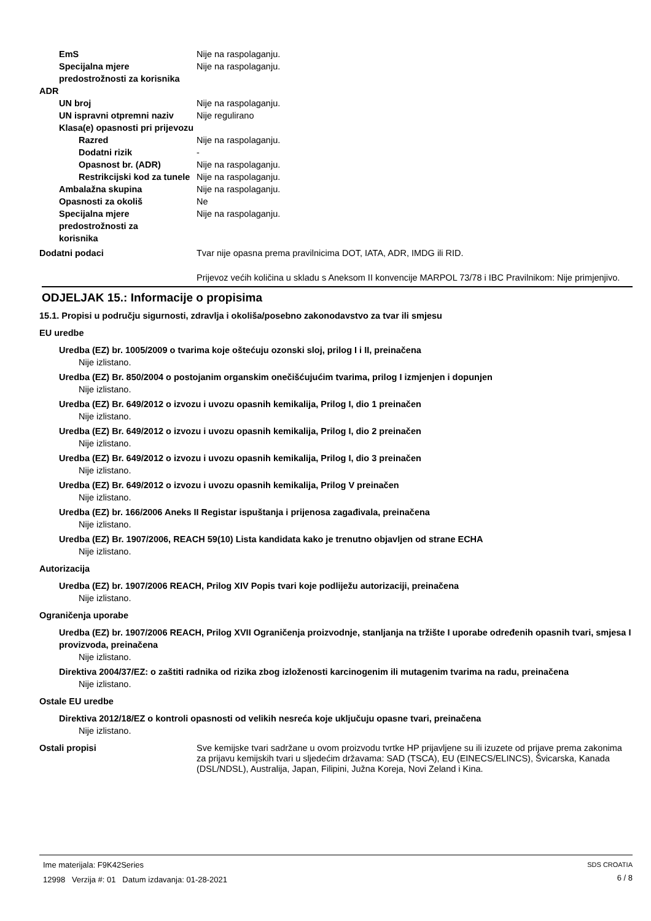EmS Nije na raspolaganju.
Specijalna mjere predostrožnosti za korisnika
Nije na raspolaganju.
ADR
UN broj Nije na raspolaganju.
UN ispravni otpremni naziv
Nije regulirano
Klasa(e) opasnosti pri prijevozu
Razred Nije na raspolaganju.
Dodatni rizik -
Opasnost br. (ADR) Nije na raspolaganju.
Restrikcijski kod za tunele
Nije na raspolaganju.
Ambalažna skupina Nije na raspolaganju.
Opasnosti za okoliš Ne
Specijalna mjere predostrožnosti za korisnika
Nije na raspolaganju.
Dodatni podaci Tvar nije opasna prema pravilnicima DOT, IATA, ADR, IMDG ili RID.
Prijevoz većih količina u skladu s Aneksom II konvencije MARPOL 73/78 i IBC Pravilnikom: Nije primjenjivo.
ODJELJAK 15.: Informacije o propisima
15.1. Propisi u području sigurnosti, zdravlja i okoliša/posebno zakonodavstvo za tvar ili smjesu
EU uredbe
Uredba (EZ) br. 1005/2009 o tvarima koje oštećuju ozonski sloj, prilog I i II, preinačena
Nije izlistano.
Uredba (EZ) Br. 850/2004 o postojanim organskim onečišćujućim tvarima, prilog I izmjenjen i dopunjen
Nije izlistano.
Uredba (EZ) Br. 649/2012 o izvozu i uvozu opasnih kemikalija, Prilog I, dio 1 preinačen
Nije izlistano.
Uredba (EZ) Br. 649/2012 o izvozu i uvozu opasnih kemikalija, Prilog I, dio 2 preinačen
Nije izlistano.
Uredba (EZ) Br. 649/2012 o izvozu i uvozu opasnih kemikalija, Prilog I, dio 3 preinačen
Nije izlistano.
Uredba (EZ) Br. 649/2012 o izvozu i uvozu opasnih kemikalija, Prilog V preinačen
Nije izlistano.
Uredba (EZ) br. 166/2006 Aneks II Registar ispuštanja i prijenosa zagađivala, preinačena
Nije izlistano.
Uredba (EZ) Br. 1907/2006, REACH 59(10) Lista kandidata kako je trenutno objavljen od strane ECHA
Nije izlistano.
Autorizacija
Uredba (EZ) br. 1907/2006 REACH, Prilog XIV Popis tvari koje podliježu autorizaciji, preinačena
Nije izlistano.
Ograničenja uporabe
Uredba (EZ) br. 1907/2006 REACH, Prilog XVII Ograničenja proizvodnje, stanljanja na tržište I uporabe određenih opasnih tvari, smjesa I provizvoda, preinačena
Nije izlistano.
Direktiva 2004/37/EZ: o zaštiti radnika od rizika zbog izloženosti karcinogenim ili mutagenim tvarima na radu, preinačena
Nije izlistano.
Ostale EU uredbe
Direktiva 2012/18/EZ o kontroli opasnosti od velikih nesreća koje uključuju opasne tvari, preinačena
Nije izlistano.
Ostali propisi Sve kemijske tvari sadržane u ovom proizvodu tvrtke HP prijavljene su ili izuzete od prijave prema zakonima za prijavu kemijskih tvari u sljedećim državama: SAD (TSCA), EU (EINECS/ELINCS), Švicarska, Kanada (DSL/NDSL), Australija, Japan, Filipini, Južna Koreja, Novi Zeland i Kina.
Ime materijala: F9K42Series
12998 Verzija #: 01 Datum izdavanja: 01-28-2021
SDS CROATIA
6 / 8